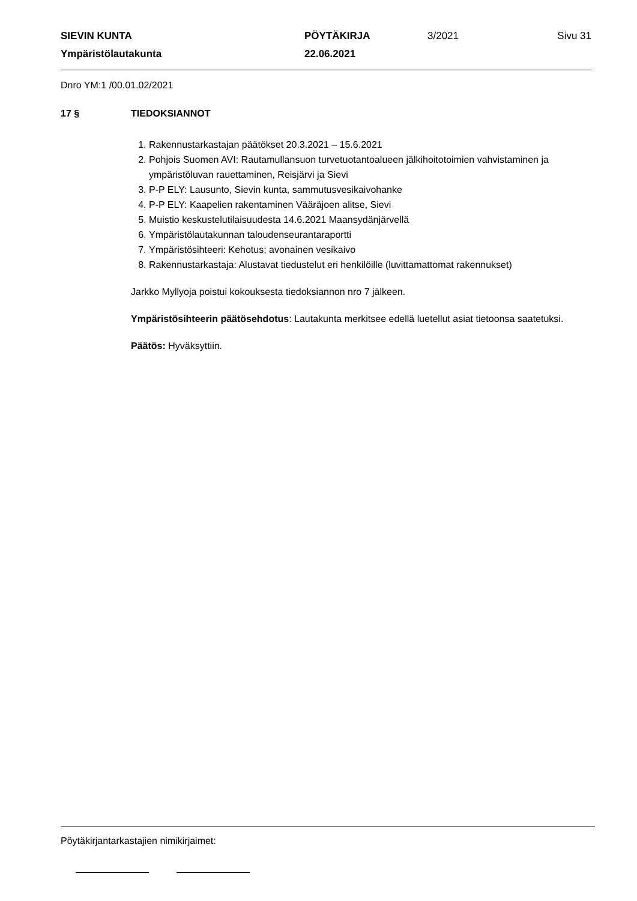| SIEVIN KUNTA | PÖYTÄKIRJA | 3/2021 | Sivu 31 |
| Ympäristölautakunta | 22.06.2021 | | |
Dnro YM:1 /00.01.02/2021
17 § TIEDOKSIANNOT
1. Rakennustarkastajan päätökset 20.3.2021 – 15.6.2021
2. Pohjois Suomen AVI: Rautamullansuon turvetuotantoalueen jälkihoitotoimien vahvistaminen ja ympäristöluvan rauettaminen, Reisjärvi ja Sievi
3. P-P ELY: Lausunto, Sievin kunta, sammutusvesikaivohanke
4. P-P ELY: Kaapelien rakentaminen Vääräjoen alitse, Sievi
5. Muistio keskustelutilaisuudesta 14.6.2021 Maansydänjärvellä
6. Ympäristölautakunnan taloudenseurantaraportti
7. Ympäristösihteeri: Kehotus; avonainen vesikaivo
8. Rakennustarkastaja: Alustavat tiedustelut eri henkilöille (luvittamattomat rakennukset)
Jarkko Myllyoja poistui kokouksesta tiedoksiannon nro 7 jälkeen.
Ympäristösihteerin päätösehdotus: Lautakunta merkitsee edellä luetellut asiat tietoonsa saatetuksi.
Päätös: Hyväksyttiin.
Pöytäkirjantarkastajien nimikirjaimet: